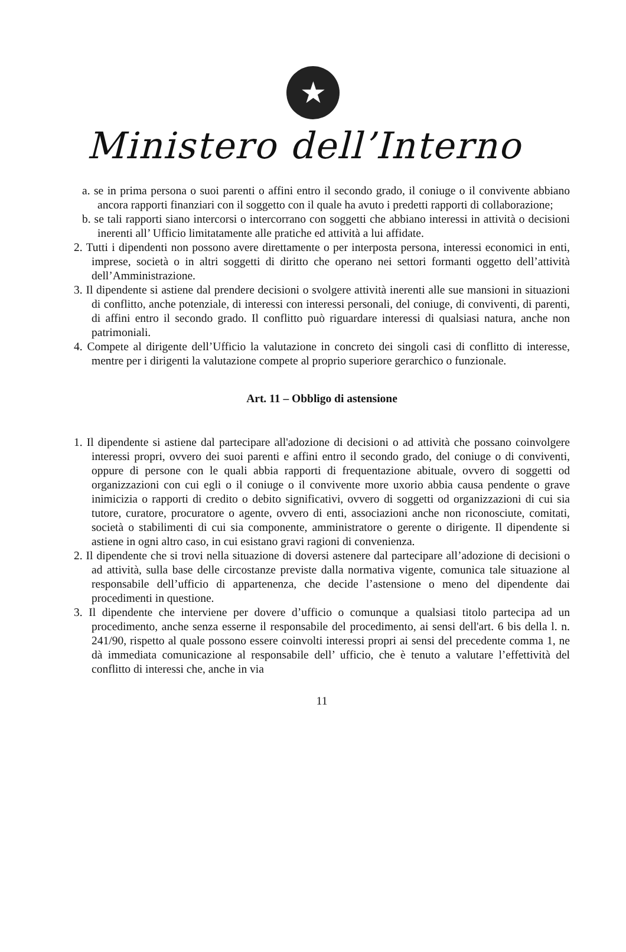★
Ministero dell’Interno
a. se in prima persona o suoi parenti o affini entro il secondo grado, il coniuge o il convivente abbiano ancora rapporti finanziari con il soggetto con il quale ha avuto i predetti rapporti di collaborazione;
b. se tali rapporti siano intercorsi o intercorrano con soggetti che abbiano interessi in attività o decisioni inerenti all’ Ufficio limitatamente alle pratiche ed attività a lui affidate.
2. Tutti i dipendenti non possono avere direttamente o per interposta persona, interessi economici in enti, imprese, società o in altri soggetti di diritto che operano nei settori formanti oggetto dell’attività dell’Amministrazione.
3. Il dipendente si astiene dal prendere decisioni o svolgere attività inerenti alle sue mansioni in situazioni di conflitto, anche potenziale, di interessi con interessi personali, del coniuge, di conviventi, di parenti, di affini entro il secondo grado. Il conflitto può riguardare interessi di qualsiasi natura, anche non patrimoniali.
4. Compete al dirigente dell’Ufficio la valutazione in concreto dei singoli casi di conflitto di interesse, mentre per i dirigenti la valutazione compete al proprio superiore gerarchico o funzionale.
Art. 11 – Obbligo di astensione
1. Il dipendente si astiene dal partecipare all'adozione di decisioni o ad attività che possano coinvolgere interessi propri, ovvero dei suoi parenti e affini entro il secondo grado, del coniuge o di conviventi, oppure di persone con le quali abbia rapporti di frequentazione abituale, ovvero di soggetti od organizzazioni con cui egli o il coniuge o il convivente more uxorio abbia causa pendente o grave inimicizia o rapporti di credito o debito significativi, ovvero di soggetti od organizzazioni di cui sia tutore, curatore, procuratore o agente, ovvero di enti, associazioni anche non riconosciute, comitati, società o stabilimenti di cui sia componente, amministratore o gerente o dirigente. Il dipendente si astiene in ogni altro caso, in cui esistano gravi ragioni di convenienza.
2. Il dipendente che si trovi nella situazione di doversi astenere dal partecipare all’adozione di decisioni o ad attività, sulla base delle circostanze previste dalla normativa vigente, comunica tale situazione al responsabile dell’ufficio di appartenenza, che decide l’astensione o meno del dipendente dai procedimenti in questione.
3. Il dipendente che interviene per dovere d’ufficio o comunque a qualsiasi titolo partecipa ad un procedimento, anche senza esserne il responsabile del procedimento, ai sensi dell'art. 6 bis della l. n. 241/90, rispetto al quale possono essere coinvolti interessi propri ai sensi del precedente comma 1, ne dà immediata comunicazione al responsabile dell’ ufficio, che è tenuto a valutare l’effettività del conflitto di interessi che, anche in via
11